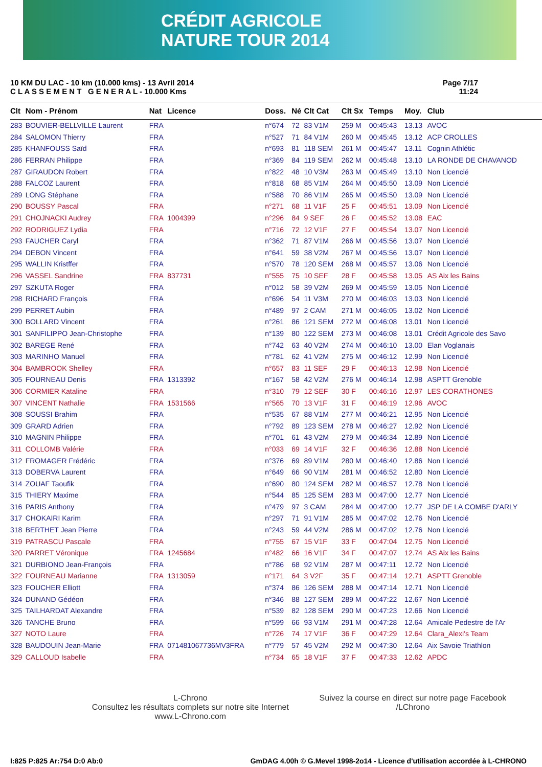CRÉDIT AGRICOLE
NATURE TOUR 2014
10 KM DU LAC - 10 km (10.000 kms) - 13 Avril 2014
C L A S S E M E N T G E N E R A L - 10.000 Kms
Page 7/17
11:24
| Clt | Nom - Prénom | Nat | Licence | Doss. | Né | Clt Cat | Clt Sx | Temps | Moy. | Club |
| --- | --- | --- | --- | --- | --- | --- | --- | --- | --- | --- |
| 283 | BOUVIER-BELLVILLE Laurent | FRA | | n°674 | 72 | 83 V1M | 259 M | 00:45:43 | 13.13 | AVOC |
| 284 | SALOMON Thierry | FRA | | n°527 | 71 | 84 V1M | 260 M | 00:45:45 | 13.12 | ACP CROLLES |
| 285 | KHANFOUSS Saïd | FRA | | n°693 | 81 | 118 SEM | 261 M | 00:45:47 | 13.11 | Cognin Athlétic |
| 286 | FERRAN Philippe | FRA | | n°369 | 84 | 119 SEM | 262 M | 00:45:48 | 13.10 | LA RONDE DE CHAVANOD |
| 287 | GIRAUDON Robert | FRA | | n°822 | 48 | 10 V3M | 263 M | 00:45:49 | 13.10 | Non Licencié |
| 288 | FALCOZ Laurent | FRA | | n°818 | 68 | 85 V1M | 264 M | 00:45:50 | 13.09 | Non Licencié |
| 289 | LONG Stéphane | FRA | | n°588 | 70 | 86 V1M | 265 M | 00:45:50 | 13.09 | Non Licencié |
| 290 | BOUSSY Pascal | FRA | | n°271 | 68 | 11 V1F | 25 F | 00:45:51 | 13.09 | Non Licencié |
| 291 | CHOJNACKI Audrey | FRA | 1004399 | n°296 | 84 | 9 SEF | 26 F | 00:45:52 | 13.08 | EAC |
| 292 | RODRIGUEZ Lydia | FRA | | n°716 | 72 | 12 V1F | 27 F | 00:45:54 | 13.07 | Non Licencié |
| 293 | FAUCHER Caryl | FRA | | n°362 | 71 | 87 V1M | 266 M | 00:45:56 | 13.07 | Non Licencié |
| 294 | DEBON Vincent | FRA | | n°641 | 59 | 38 V2M | 267 M | 00:45:56 | 13.07 | Non Licencié |
| 295 | WALLIN Kristffer | FRA | | n°570 | 78 | 120 SEM | 268 M | 00:45:57 | 13.06 | Non Licencié |
| 296 | VASSEL Sandrine | FRA | 837731 | n°555 | 75 | 10 SEF | 28 F | 00:45:58 | 13.05 | AS Aix les Bains |
| 297 | SZKUTA Roger | FRA | | n°012 | 58 | 39 V2M | 269 M | 00:45:59 | 13.05 | Non Licencié |
| 298 | RICHARD François | FRA | | n°696 | 54 | 11 V3M | 270 M | 00:46:03 | 13.03 | Non Licencié |
| 299 | PERRET Aubin | FRA | | n°489 | 97 | 2 CAM | 271 M | 00:46:05 | 13.02 | Non Licencié |
| 300 | BOLLARD Vincent | FRA | | n°261 | 86 | 121 SEM | 272 M | 00:46:08 | 13.01 | Non Licencié |
| 301 | SANFILIPPO Jean-Christophe | FRA | | n°139 | 80 | 122 SEM | 273 M | 00:46:08 | 13.01 | Crédit Agricole des Savo |
| 302 | BAREGE René | FRA | | n°742 | 63 | 40 V2M | 274 M | 00:46:10 | 13.00 | Elan Voglanais |
| 303 | MARINHO Manuel | FRA | | n°781 | 62 | 41 V2M | 275 M | 00:46:12 | 12.99 | Non Licencié |
| 304 | BAMBROOK Shelley | FRA | | n°657 | 83 | 11 SEF | 29 F | 00:46:13 | 12.98 | Non Licencié |
| 305 | FOURNEAU Denis | FRA | 1313392 | n°167 | 58 | 42 V2M | 276 M | 00:46:14 | 12.98 | ASPTT Grenoble |
| 306 | CORMIER Kataline | FRA | | n°310 | 79 | 12 SEF | 30 F | 00:46:16 | 12.97 | LES CORATHONES |
| 307 | VINCENT Nathalie | FRA | 1531566 | n°565 | 70 | 13 V1F | 31 F | 00:46:19 | 12.96 | AVOC |
| 308 | SOUSSI Brahim | FRA | | n°535 | 67 | 88 V1M | 277 M | 00:46:21 | 12.95 | Non Licencié |
| 309 | GRARD Adrien | FRA | | n°792 | 89 | 123 SEM | 278 M | 00:46:27 | 12.92 | Non Licencié |
| 310 | MAGNIN Philippe | FRA | | n°701 | 61 | 43 V2M | 279 M | 00:46:34 | 12.89 | Non Licencié |
| 311 | COLLOMB Valérie | FRA | | n°033 | 69 | 14 V1F | 32 F | 00:46:36 | 12.88 | Non Licencié |
| 312 | FROMAGER Frédéric | FRA | | n°376 | 69 | 89 V1M | 280 M | 00:46:40 | 12.86 | Non Licencié |
| 313 | DOBERVA Laurent | FRA | | n°649 | 66 | 90 V1M | 281 M | 00:46:52 | 12.80 | Non Licencié |
| 314 | ZOUAF Taoufik | FRA | | n°690 | 80 | 124 SEM | 282 M | 00:46:57 | 12.78 | Non Licencié |
| 315 | THIERY Maxime | FRA | | n°544 | 85 | 125 SEM | 283 M | 00:47:00 | 12.77 | Non Licencié |
| 316 | PARIS Anthony | FRA | | n°479 | 97 | 3 CAM | 284 M | 00:47:00 | 12.77 | JSP DE LA COMBE D'ARLY |
| 317 | CHOKAIRI Karim | FRA | | n°297 | 71 | 91 V1M | 285 M | 00:47:02 | 12.76 | Non Licencié |
| 318 | BERTHET Jean Pierre | FRA | | n°243 | 59 | 44 V2M | 286 M | 00:47:02 | 12.76 | Non Licencié |
| 319 | PATRASCU Pascale | FRA | | n°755 | 67 | 15 V1F | 33 F | 00:47:04 | 12.75 | Non Licencié |
| 320 | PARRET Véronique | FRA | 1245684 | n°482 | 66 | 16 V1F | 34 F | 00:47:07 | 12.74 | AS Aix les Bains |
| 321 | DURBIONO Jean-François | FRA | | n°786 | 68 | 92 V1M | 287 M | 00:47:11 | 12.72 | Non Licencié |
| 322 | FOURNEAU Marianne | FRA | 1313059 | n°171 | 64 | 3 V2F | 35 F | 00:47:14 | 12.71 | ASPTT Grenoble |
| 323 | FOUCHER Elliott | FRA | | n°374 | 86 | 126 SEM | 288 M | 00:47:14 | 12.71 | Non Licencié |
| 324 | DUNAND Gédéon | FRA | | n°346 | 88 | 127 SEM | 289 M | 00:47:22 | 12.67 | Non Licencié |
| 325 | TAILHARDAT Alexandre | FRA | | n°539 | 82 | 128 SEM | 290 M | 00:47:23 | 12.66 | Non Licencié |
| 326 | TANCHE Bruno | FRA | | n°599 | 66 | 93 V1M | 291 M | 00:47:28 | 12.64 | Amicale Pedestre de l'Ar |
| 327 | NOTO Laure | FRA | | n°726 | 74 | 17 V1F | 36 F | 00:47:29 | 12.64 | Clara_Alexi's Team |
| 328 | BAUDOUIN Jean-Marie | FRA | 071481067736MV3FRA | n°779 | 57 | 45 V2M | 292 M | 00:47:30 | 12.64 | Aix Savoie Triathlon |
| 329 | CALLOUD Isabelle | FRA | | n°734 | 65 | 18 V1F | 37 F | 00:47:33 | 12.62 | APDC |
L-Chrono
Consultez les résultats complets sur notre site Internet
www.L-Chrono.com
Suivez la course en direct sur notre page Facebook
/LChrono
I:825 P:825 Ar:754 D:0 Ab:0 GmDAG 4.00h © G.Mevel 1998-2o14 - Licence d'utilisation accordée à L-CHRONO